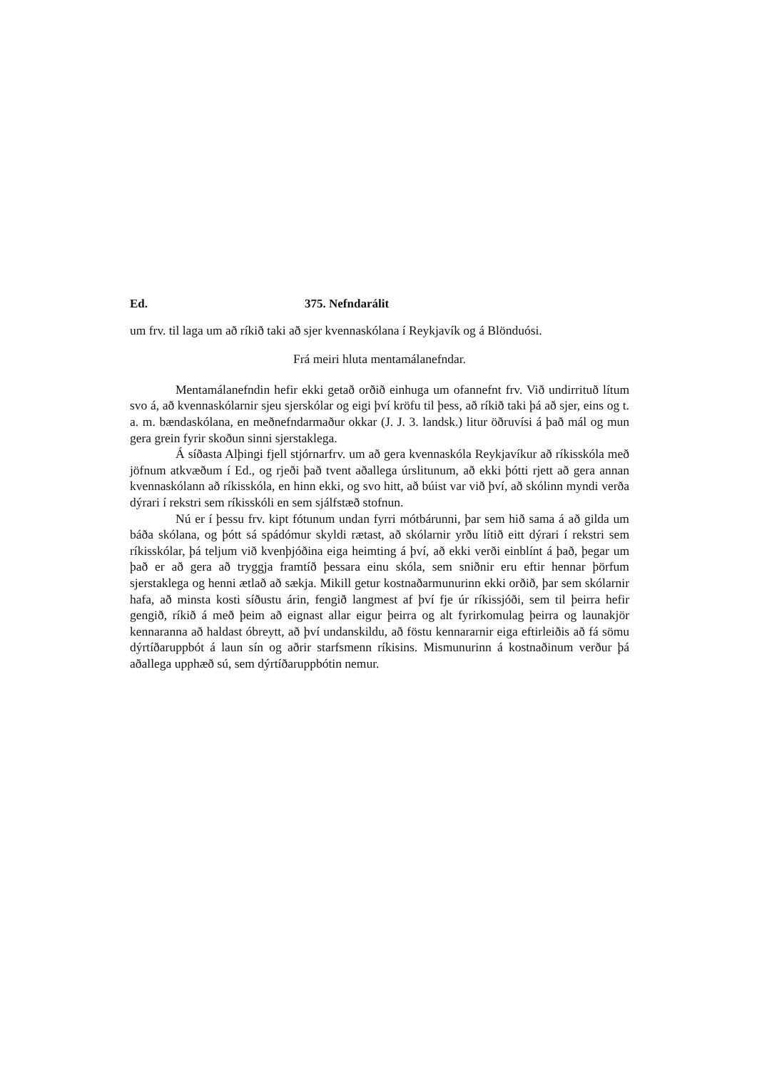Ed. 375. Nefndarálit
um frv. til laga um að ríkið taki að sjer kvennaskólana í Reykjavík og á Blönduósi.
Frá meiri hluta mentamálanefndar.
Mentamálanefndin hefir ekki getað orðið einhuga um ofannefnt frv. Við undirrituð lítum svo á, að kvennaskólarnir sjeu sjerskólar og eigi því kröfu til þess, að ríkið taki þá að sjer, eins og t. a. m. bændaskólana, en meðnefndarmaður okkar (J. J. 3. landsk.) litur öðruvísi á það mál og mun gera grein fyrir skoðun sinni sjerstaklega.
Á síðasta Alþingi fjell stjórnarfrv. um að gera kvennaskóla Reykjavíkur að ríkisskóla með jöfnum atkvæðum í Ed., og rjeði það tvent aðallega úrslitunum, að ekki þótti rjett að gera annan kvennaskólann að ríkisskóla, en hinn ekki, og svo hitt, að búist var við því, að skólinn myndi verða dýrari í rekstri sem ríkisskóli en sem sjálfstæð stofnun.
Nú er í þessu frv. kipt fótunum undan fyrri mótbárunni, þar sem hið sama á að gilda um báða skólana, og þótt sá spádómur skyldi rætast, að skólarnir yrðu lítið eitt dýrari í rekstri sem ríkisskólar, þá teljum við kvenþjóðina eiga heimting á því, að ekki verði einblínt á það, þegar um það er að gera að tryggja framtíð þessara einu skóla, sem sniðnir eru eftir hennar þörfum sjerstaklega og henni ætlað að sækja. Mikill getur kostnaðarmunurinn ekki orðið, þar sem skólarnir hafa, að minsta kosti síðustu árin, fengið langmest af því fje úr ríkissjóði, sem til þeirra hefir gengið, ríkið á með þeim að eignast allar eigur þeirra og alt fyrirkomulag þeirra og launakjör kennaranna að haldast óbreytt, að því undanskildu, að föstu kennararnir eiga eftirleiðis að fá sömu dýrtíðaruppbót á laun sín og aðrir starfsmenn ríkisins. Mismunurinn á kostnaðinum verður þá aðallega upphæð sú, sem dýrtíðaruppbótin nemur.